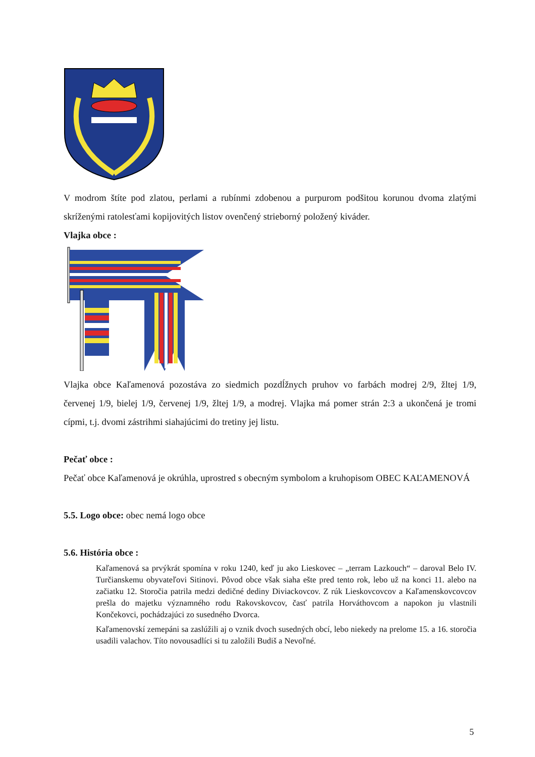V modrom štíte pod zlatou, perlami a rubínmi zdobenou a purpurom podšitou korunou dvoma zlatými skríženými ratolesťami kopijovitých listov ovenčený strieborný položený kiváder.
Vlajka obce :
Vlajka obce Kaľamenová pozostáva zo siedmich pozdĺžnych pruhov vo farbách modrej 2/9, žltej 1/9, červenej 1/9, bielej 1/9, červenej 1/9, žltej 1/9, a modrej. Vlajka má pomer strán 2:3 a ukončená je tromi cípmi, t.j. dvomi zástrihmi siahajúcimi do tretiny jej listu.
Pečať obce :
Pečať obce Kaľamenová je okrúhla, uprostred s obecným symbolom a kruhopisom OBEC KAĽAMENOVÁ
5.5. Logo obce: obec nemá logo obce
5.6. História obce :
Kaľamenová sa prvýkrát spomína v roku 1240, keď ju ako Lieskovec – „terram Lazkouch“ – daroval Belo IV. Turčianskemu obyvateľovi Sitinovi. Pôvod obce však siaha ešte pred tento rok, lebo už na konci 11. alebo na začiatku 12. Storočia patrila medzi dedičné dediny Diviackovcov. Z rúk Lieskovcovcov a Kaľamenskovcovcov prešla do majetku významného rodu Rakovskovcov, časť patrila Horváthovcom a napokon ju vlastnili Končekovci, pochádzajúci zo susedného Dvorca.
Kaľamenovskí zemepáni sa zaslúžili aj o vznik dvoch susedných obcí, lebo niekedy na prelome 15. a 16. storočia usadili valachov. Títo novousadlíci si tu založili Budiš a Nevoľné.
5